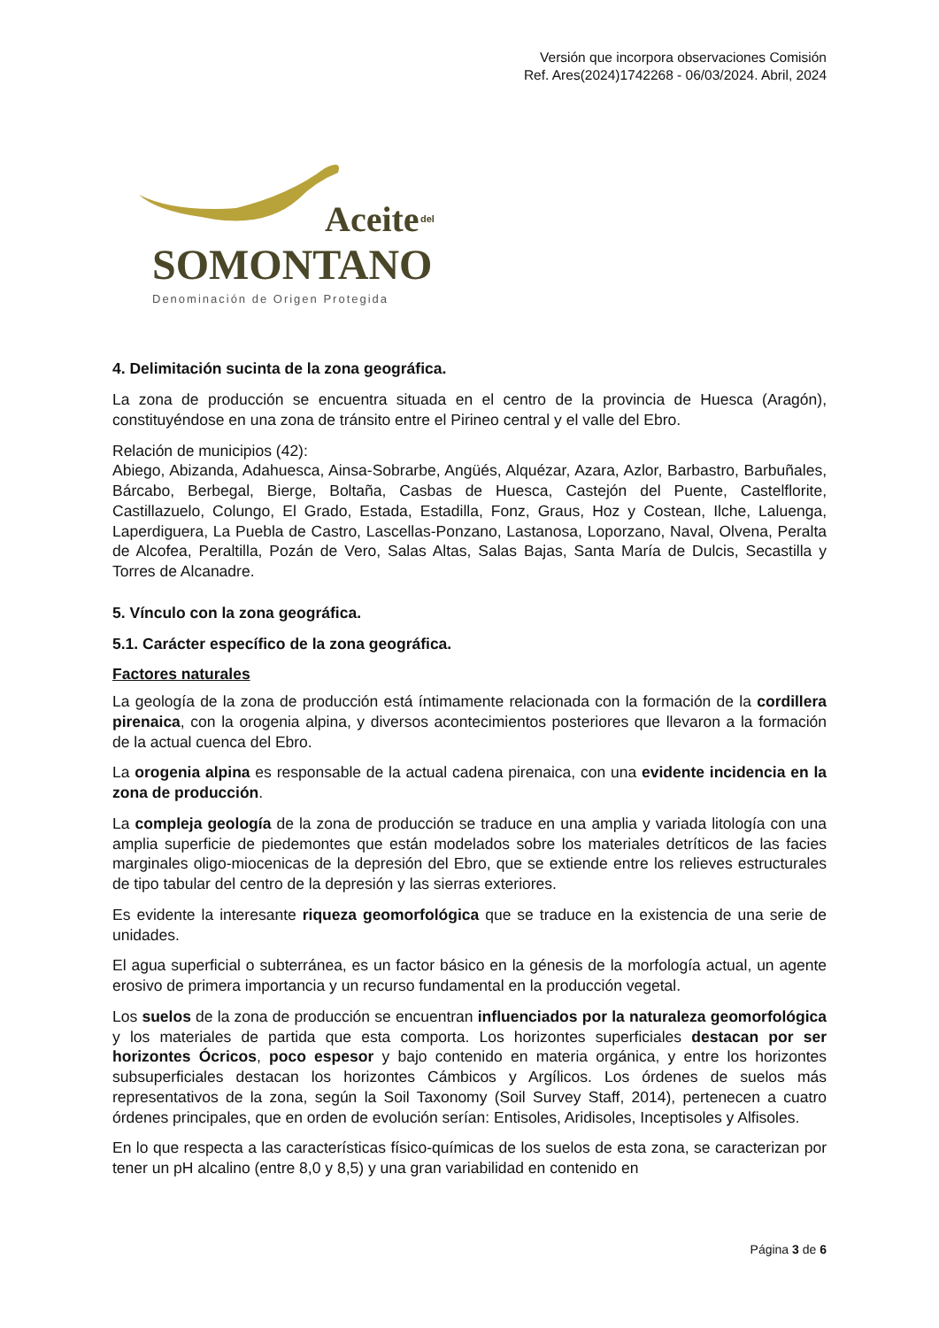Versión que incorpora observaciones Comisión
Ref. Ares(2024)1742268 - 06/03/2024. Abril, 2024
Aceite del
SOMONTANO
Denominación de Origen Protegida
4. Delimitación sucinta de la zona geográfica.
La zona de producción se encuentra situada en el centro de la provincia de Huesca (Aragón), constituyéndose en una zona de tránsito entre el Pirineo central y el valle del Ebro.
Relación de municipios (42):
Abiego, Abizanda, Adahuesca, Ainsa-Sobrarbe, Angüés, Alquézar, Azara, Azlor, Barbastro, Barbuñales, Bárcabo, Berbegal, Bierge, Boltaña, Casbas de Huesca, Castejón del Puente, Castelflorite, Castillazuelo, Colungo, El Grado, Estada, Estadilla, Fonz, Graus, Hoz y Costean, Ilche, Laluenga, Laperdiguera, La Puebla de Castro, Lascellas-Ponzano, Lastanosa, Loporzano, Naval, Olvena, Peralta de Alcofea, Peraltilla, Pozán de Vero, Salas Altas, Salas Bajas, Santa María de Dulcis, Secastilla y Torres de Alcanadre.
5. Vínculo con la zona geográfica.
5.1. Carácter específico de la zona geográfica.
Factores naturales
La geología de la zona de producción está íntimamente relacionada con la formación de la cordillera pirenaica, con la orogenia alpina, y diversos acontecimientos posteriores que llevaron a la formación de la actual cuenca del Ebro.
La orogenia alpina es responsable de la actual cadena pirenaica, con una evidente incidencia en la zona de producción.
La compleja geología de la zona de producción se traduce en una amplia y variada litología con una amplia superficie de piedemontes que están modelados sobre los materiales detríticos de las facies marginales oligo-miocenicas de la depresión del Ebro, que se extiende entre los relieves estructurales de tipo tabular del centro de la depresión y las sierras exteriores.
Es evidente la interesante riqueza geomorfológica que se traduce en la existencia de una serie de unidades.
El agua superficial o subterránea, es un factor básico en la génesis de la morfología actual, un agente erosivo de primera importancia y un recurso fundamental en la producción vegetal.
Los suelos de la zona de producción se encuentran influenciados por la naturaleza geomorfológica y los materiales de partida que esta comporta. Los horizontes superficiales destacan por ser horizontes Ócricos, poco espesor y bajo contenido en materia orgánica, y entre los horizontes subsuperficiales destacan los horizontes Cámbicos y Argílicos. Los órdenes de suelos más representativos de la zona, según la Soil Taxonomy (Soil Survey Staff, 2014), pertenecen a cuatro órdenes principales, que en orden de evolución serían: Entisoles, Aridisoles, Inceptisoles y Alfisoles.
En lo que respecta a las características físico-químicas de los suelos de esta zona, se caracterizan por tener un pH alcalino (entre 8,0 y 8,5) y una gran variabilidad en contenido en
Página 3 de 6